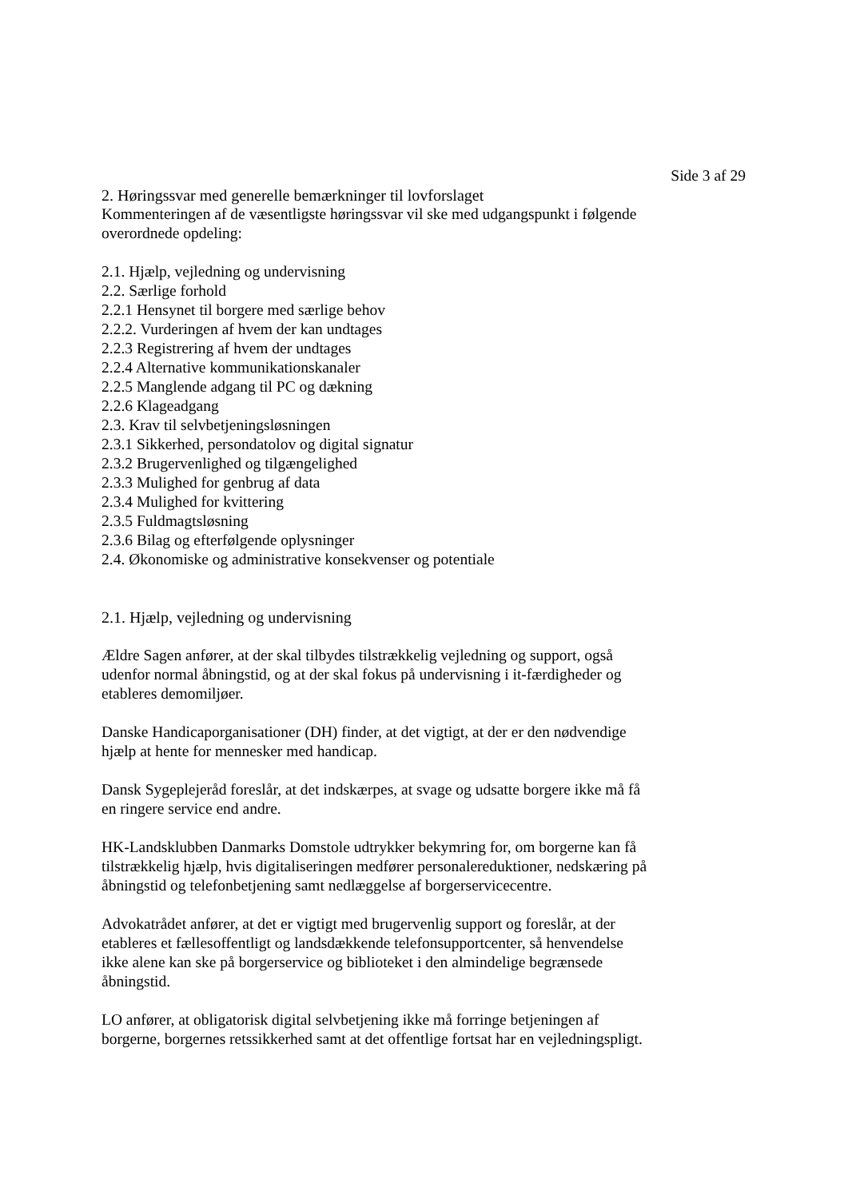Side 3 af 29
2. Høringssvar med generelle bemærkninger til lovforslaget
Kommenteringen af de væsentligste høringssvar vil ske med udgangspunkt i følgende overordnede opdeling:
2.1. Hjælp, vejledning og undervisning
2.2. Særlige forhold
2.2.1 Hensynet til borgere med særlige behov
2.2.2. Vurderingen af hvem der kan undtages
2.2.3 Registrering af hvem der undtages
2.2.4 Alternative kommunikationskanaler
2.2.5 Manglende adgang til PC og dækning
2.2.6 Klageadgang
2.3. Krav til selvbetjeningsløsningen
2.3.1 Sikkerhed, persondatolov og digital signatur
2.3.2 Brugervenlighed og tilgængelighed
2.3.3 Mulighed for genbrug af data
2.3.4 Mulighed for kvittering
2.3.5 Fuldmagtsløsning
2.3.6 Bilag og efterfølgende oplysninger
2.4. Økonomiske og administrative konsekvenser og potentiale
2.1. Hjælp, vejledning og undervisning
Ældre Sagen anfører, at der skal tilbydes tilstrækkelig vejledning og support, også udenfor normal åbningstid, og at der skal fokus på undervisning i it-færdigheder og etableres demomiljøer.
Danske Handicaporganisationer (DH) finder, at det vigtigt, at der er den nødvendige hjælp at hente for mennesker med handicap.
Dansk Sygeplejeråd foreslår, at det indskærpes, at svage og udsatte borgere ikke må få en ringere service end andre.
HK-Landsklubben Danmarks Domstole udtrykker bekymring for, om borgerne kan få tilstrækkelig hjælp, hvis digitaliseringen medfører personalereduktioner, nedskæring på åbningstid og telefonbetjening samt nedlæggelse af borgerservicecentre.
Advokatrådet anfører, at det er vigtigt med brugervenlig support og foreslår, at der etableres et fællesoffentligt og landsdækkende telefonsupportcenter, så henvendelse ikke alene kan ske på borgerservice og biblioteket i den almindelige begrænsede åbningstid.
LO anfører, at obligatorisk digital selvbetjening ikke må forringe betjeningen af borgerne, borgernes retssikkerhed samt at det offentlige fortsat har en vejledningspligt.